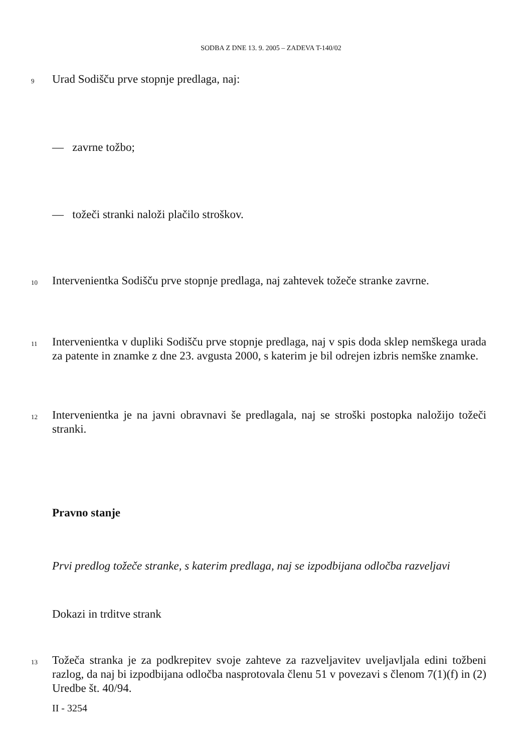SODBA Z DNE 13. 9. 2005 – ZADEVA T-140/02
9 Urad Sodišču prve stopnje predlaga, naj:
— zavrne tožbo;
— tožeči stranki naloži plačilo stroškov.
10 Intervenientka Sodišču prve stopnje predlaga, naj zahtevek tožeče stranke zavrne.
11 Intervenientka v dupliki Sodišču prve stopnje predlaga, naj v spis doda sklep nemškega urada za patente in znamke z dne 23. avgusta 2000, s katerim je bil odrejen izbris nemške znamke.
12 Intervenientka je na javni obravnavi še predlagala, naj se stroški postopka naložijo tožeči stranki.
Pravno stanje
Prvi predlog tožeče stranke, s katerim predlaga, naj se izpodbijana odločba razveljavi
Dokazi in trditve strank
13 Tožeča stranka je za podkrepitev svoje zahteve za razveljavitev uveljavljala edini tožbeni razlog, da naj bi izpodbijana odločba nasprotovala členu 51 v povezavi s členom 7(1)(f) in (2) Uredbe št. 40/94.
II - 3254